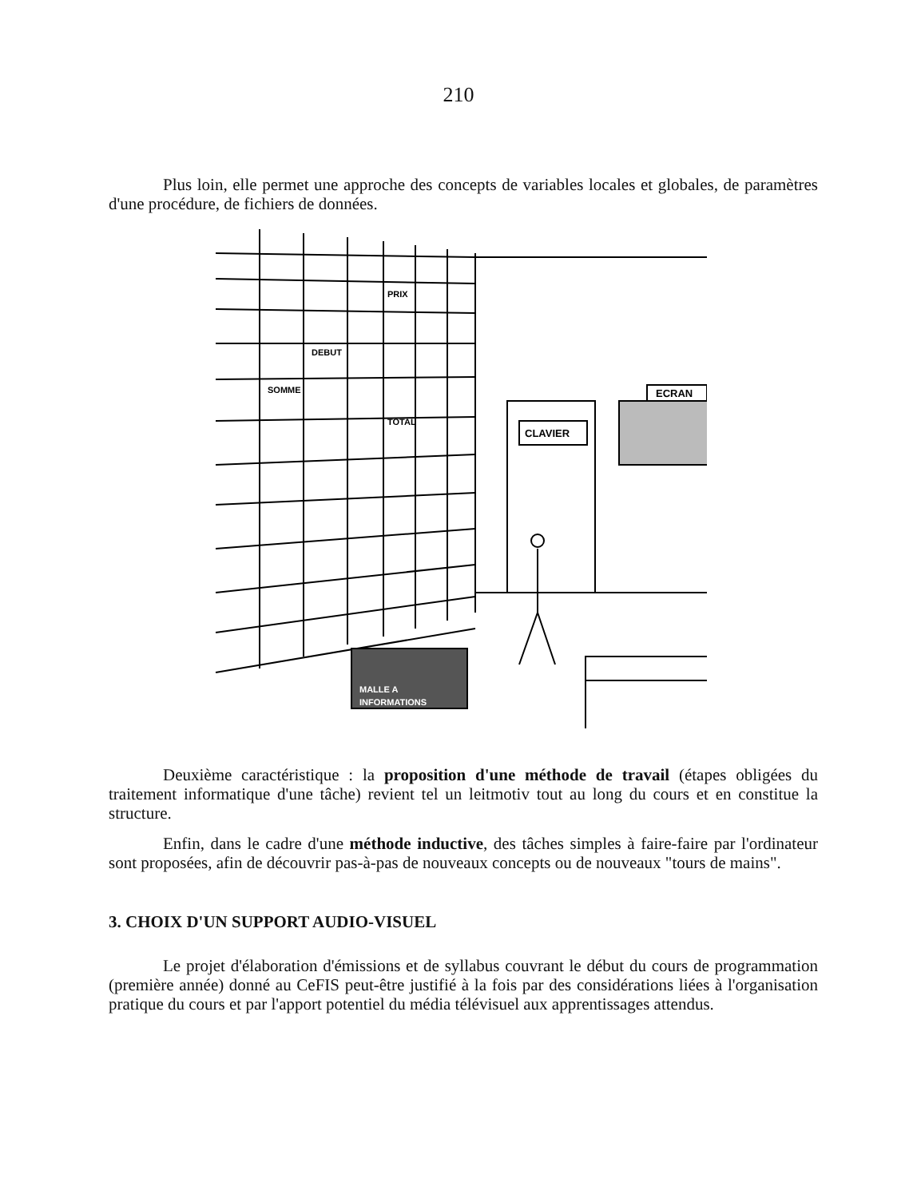210
Plus loin, elle permet une approche des concepts de variables locales et globales, de paramètres d'une procédure, de fichiers de données.
PRIX
DEBUT
SOMME
TOTAL
CLAVIER
ECRAN
MALLE A
INFORMATIONS
Deuxième caractéristique : la proposition d'une méthode de travail (étapes obligées du traitement informatique d'une tâche) revient tel un leitmotiv tout au long du cours et en constitue la structure.
Enfin, dans le cadre d'une méthode inductive, des tâches simples à faire-faire par l'ordinateur sont proposées, afin de découvrir pas-à-pas de nouveaux concepts ou de nouveaux "tours de mains".
3. CHOIX D'UN SUPPORT AUDIO-VISUEL
Le projet d'élaboration d'émissions et de syllabus couvrant le début du cours de programmation (première année) donné au CeFIS peut-être justifié à la fois par des considérations liées à l'organisation pratique du cours et par l'apport potentiel du média télévisuel aux apprentissages attendus.